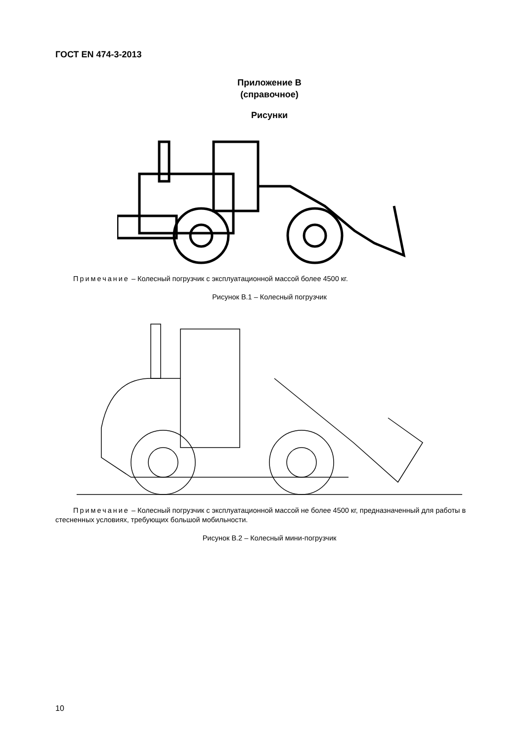ГОСТ EN 474-3-2013
Приложение В
(справочное)
Рисунки
Примечание – Колесный погрузчик с эксплуатационной массой более 4500 кг.
Рисунок В.1 – Колесный погрузчик
Примечание – Колесный погрузчик с эксплуатационной массой не более 4500 кг, предназначенный для работы в стесненных условиях, требующих большой мобильности.
Рисунок В.2 – Колесный мини-погрузчик
10